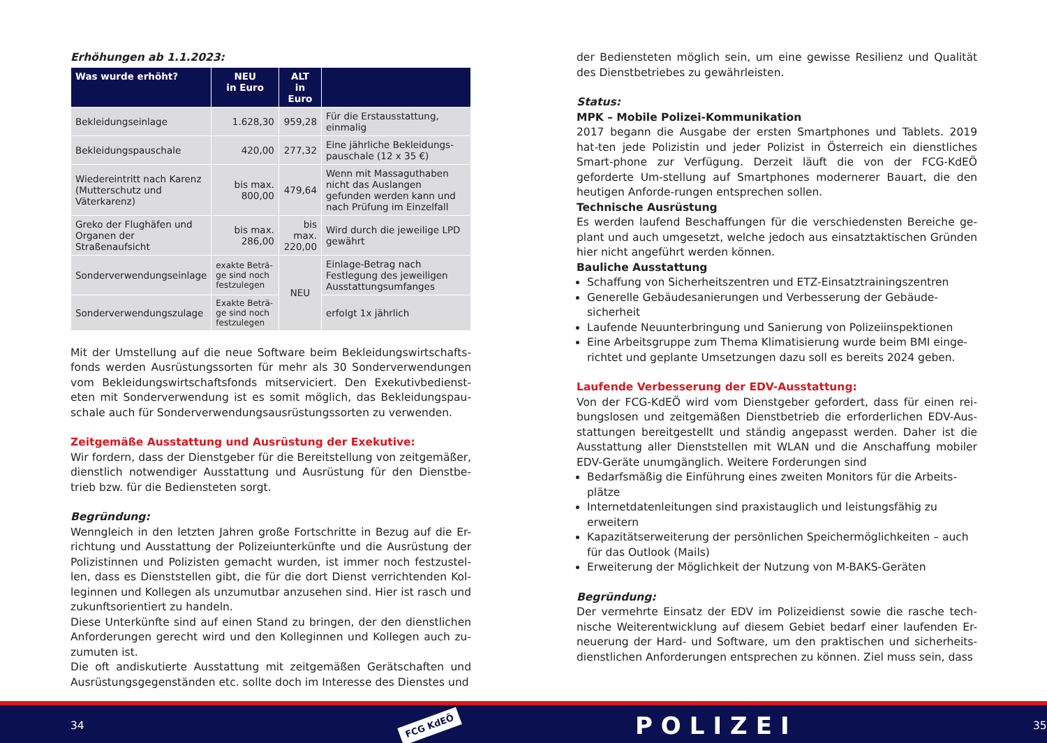Erhöhungen ab 1.1.2023:
| Was wurde erhöht? | NEU in Euro | ALT in Euro | |
| --- | --- | --- | --- |
| Bekleidungseinlage | 1.628,30 | 959,28 | Für die Erstausstattung, einmalig |
| Bekleidungspauschale | 420,00 | 277,32 | Eine jährliche Bekleidungs-pauschale (12 x 35 €) |
| Wiedereintritt nach Karenz (Mutterschutz und Väterkarenz) | bis max. 800,00 | 479,64 | Wenn mit Massaguthaben nicht das Auslangen gefunden werden kann und nach Prüfung im Einzelfall |
| Greko der Flughäfen und Organen der Straßenaufsicht | bis max. 286,00 | bis max. 220,00 | Wird durch die jeweilige LPD gewährt |
| Sonderverwendungseinlage | exakte Beträ-ge sind noch festzulegen | NEU | Einlage-Betrag nach Festlegung des jeweiligen Ausstattungsumfanges |
| Sonderverwendungszulage | Exakte Beträ-ge sind noch festzulegen | | erfolgt 1x jährlich |
Mit der Umstellung auf die neue Software beim Bekleidungswirtschafts-fonds werden Ausrüstungssorten für mehr als 30 Sonderverwendungen vom Bekleidungswirtschaftsfonds mitserviciert. Den Exekutivbedienst-eten mit Sonderverwendung ist es somit möglich, das Bekleidungspau-schale auch für Sonderverwendungsausrüstungssorten zu verwenden.
Zeitgemäße Ausstattung und Ausrüstung der Exekutive:
Wir fordern, dass der Dienstgeber für die Bereitstellung von zeitgemäßer, dienstlich notwendiger Ausstattung und Ausrüstung für den Dienstbe-trieb bzw. für die Bediensteten sorgt.
Begründung:
Wenngleich in den letzten Jahren große Fortschritte in Bezug auf die Er-richtung und Ausstattung der Polizeiunterkünfte und die Ausrüstung der Polizistinnen und Polizisten gemacht wurden, ist immer noch festzustel-len, dass es Dienststellen gibt, die für die dort Dienst verrichtenden Kol-leginnen und Kollegen als unzumutbar anzusehen sind. Hier ist rasch und zukunftsorientiert zu handeln.
Diese Unterkünfte sind auf einen Stand zu bringen, der den dienstlichen Anforderungen gerecht wird und den Kolleginnen und Kollegen auch zu-zumuten ist.
Die oft andiskutierte Ausstattung mit zeitgemäßen Gerätschaften und Ausrüstungsgegenständen etc. sollte doch im Interesse des Dienstes und
der Bediensteten möglich sein, um eine gewisse Resilienz und Qualität des Dienstbetriebes zu gewährleisten.
Status:
MPK – Mobile Polizei-Kommunikation
2017 begann die Ausgabe der ersten Smartphones und Tablets. 2019 hat-ten jede Polizistin und jeder Polizist in Österreich ein dienstliches Smart-phone zur Verfügung. Derzeit läuft die von der FCG-KdEÖ geforderte Um-stellung auf Smartphones modernerer Bauart, die den heutigen Anforde-rungen entsprechen sollen.
Technische Ausrüstung
Es werden laufend Beschaffungen für die verschiedensten Bereiche ge-plant und auch umgesetzt, welche jedoch aus einsatztaktischen Gründen hier nicht angeführt werden können.
Bauliche Ausstattung
Schaffung von Sicherheitszentren und ETZ-Einsatztrainingszentren
Generelle Gebäudesanierungen und Verbesserung der Gebäude-sicherheit
Laufende Neuunterbringung und Sanierung von Polizeiinspektionen
Eine Arbeitsgruppe zum Thema Klimatisierung wurde beim BMI einge-richtet und geplante Umsetzungen dazu soll es bereits 2024 geben.
Laufende Verbesserung der EDV-Ausstattung:
Von der FCG-KdEÖ wird vom Dienstgeber gefordert, dass für einen rei-bungslosen und zeitgemäßen Dienstbetrieb die erforderlichen EDV-Aus-stattungen bereitgestellt und ständig angepasst werden. Daher ist die Ausstattung aller Dienststellen mit WLAN und die Anschaffung mobiler EDV-Geräte unumgänglich. Weitere Forderungen sind
Bedarfsmäßig die Einführung eines zweiten Monitors für die Arbeits-plätze
Internetdatenleitungen sind praxistauglich und leistungsfähig zu erweitern
Kapazitätserweiterung der persönlichen Speichermöglichkeiten – auch für das Outlook (Mails)
Erweiterung der Möglichkeit der Nutzung von M-BAKS-Geräten
Begründung:
Der vermehrte Einsatz der EDV im Polizeidienst sowie die rasche tech-nische Weiterentwicklung auf diesem Gebiet bedarf einer laufenden Er-neuerung der Hard- und Software, um den praktischen und sicherheits-dienstlichen Anforderungen entsprechen zu können. Ziel muss sein, dass
34 FCG KdEÖ POLIZEI 35